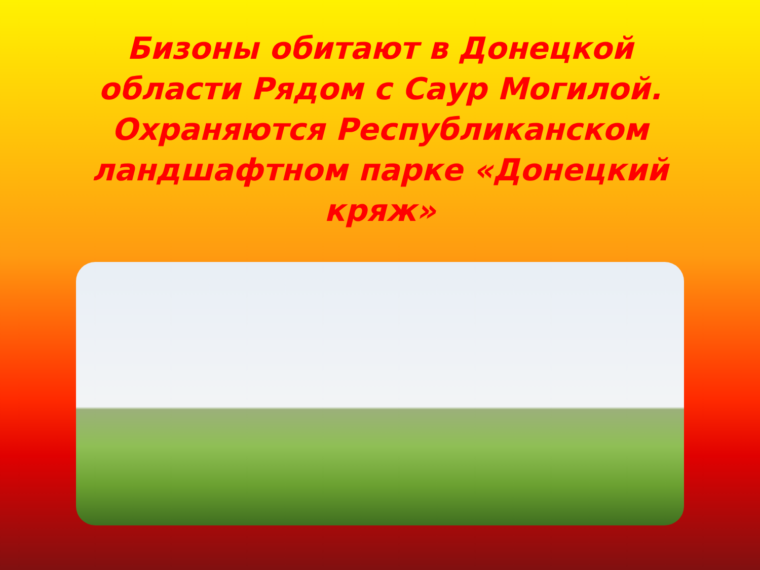Бизоны обитают в Донецкой области Рядом с Саур Могилой. Охраняются Республиканском ландшафтном парке «Донецкий кряж»